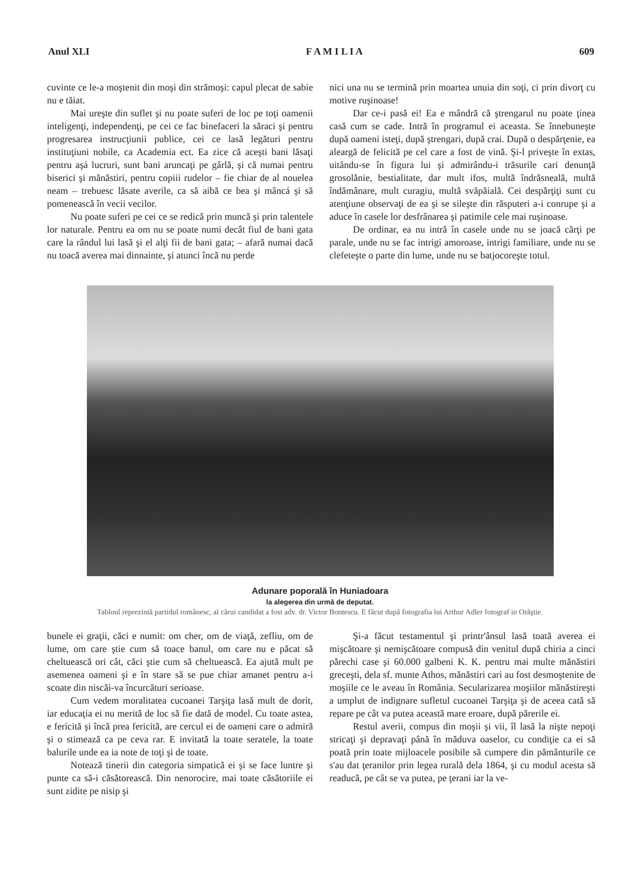Anul XLI F A M I L I A 609
cuvinte ce le-a moştenit din moşi din strămoşi: capul plecat de sabie nu e tăiat.
Mai ureşte din suflet şi nu poate suferi de loc pe toţi oamenii inteligenţi, independenţi, pe cei ce fac binefaceri la săraci şi pentru progresarea instrucţiunii publice, cei ce lasă legături pentru instituţiuni nobile, ca Academia ect. Ea zice că aceşti bani lăsaţi pentru aşá lucruri, sunt bani aruncaţi pe gârlă, şi că numai pentru biserici şi mănăstiri, pentru copiii rudelor – fie chiar de al nouelea neam – trebuesc lăsate averile, ca să aibă ce bea şi mâncá şi să pomenească în vecii vecilor.
Nu poate suferi pe cei ce se redică prin muncă şi prin talentele lor naturale. Pentru ea om nu se poate numi decât fiul de bani gata care la rândul lui lasă şi el alţi fii de bani gata; – afară numai dacă nu toacă averea mai dinnainte, şi atunci încă nu perde
nici una nu se termină prin moartea unuia din soţi, ci prin divorţ cu motive ruşinoase!
Dar ce-i pasă ei! Ea e mândră că ştrengarul nu poate ţinea casă cum se cade. Intră în programul ei aceasta. Se înnebuneşte după oameni isteţi, după ştrengari, după crai. După o despărţenie, ea aleargă de felicită pe cel care a fost de vină. Şi-l priveşte în extas, uitându-se în figura lui şi admirându-i trăsurile cari denunţă grosolănie, bestialitate, dar mult ifos, multă îndrăsneală, multă îndămânare, mult curagiu, multă svăpăială. Cei despărţiţi sunt cu atenţiune observaţi de ea şi se sileşte din răsputeri a-i conrupe şi a aduce în casele lor desfrânarea şi patimile cele mai ruşinoase.
De ordinar, ea nu intră în casele unde nu se joacă cărţi pe parale, unde nu se fac intrigi amoroase, intrigi familiare, unde nu se clefeteşte o parte din lume, unde nu se batjocoreşte totul.
Adunare poporală în Huniadoara
la alegerea din urmă de deputat.
Tabloul reprezintă partidul românesc, al cărui candidat a fost adv. dr. Victor Bontescu. E făcut după fotografia lui Arthur Adler fotograf in Orăştie.
bunele ei graţii, căci e numit: om cher, om de viaţă, zefliu, om de lume, om care ştie cum să toace banul, om care nu e păcat să cheltuească ori cât, căci ştie cum să cheltuească. Ea ajută mult pe asemenea oameni şi e în stare să se pue chiar amanet pentru a-i scoate din niscăi-va încurcături serioase.
Cum vedem moralitatea cucoanei Tarşiţa lasă mult de dorit, iar educaţia ei nu merită de loc să fie dată de model. Cu toate astea, e fericită şi încă prea fericită, are cercul ei de oameni care o admiră şi o stimează ca pe ceva rar. E invitată la toate seratele, la toate balurile unde ea ia note de toţi şi de toate.
Notează tinerii din categoria simpatică ei şi se face luntre şi punte ca să-i căsătorească. Din nenorocire, mai toate căsătoriile ei sunt zidite pe nisip şi
Şi-a făcut testamentul şi printr'ânsul lasă toată averea ei mişcătoare şi nemişcătoare compusă din venitul după chiria a cinci părechi case şi 60.000 galbeni K. K. pentru mai multe mănăstiri greceşti, dela sf. munte Athos, mănăstiri cari au fost desmoştenite de moşiile ce le aveau în România. Secularizarea moşiilor mănăstireşti a umplut de indignare sufletul cucoanei Tarşiţa şi de aceea cată să repare pe cât va putea această mare eroare, după părerile ei.
Restul averii, compus din moşii şi vii, îl lasă la nişte nepoţi stricaţi şi depravaţi până în măduva oaselor, cu condiţie ca ei să poată prin toate mijloacele posibile să cumpere din pământurile ce s'au dat ţeranilor prin legea rurală dela 1864, şi cu modul acesta să readucă, pe cât se va putea, pe ţerani iar la ve-